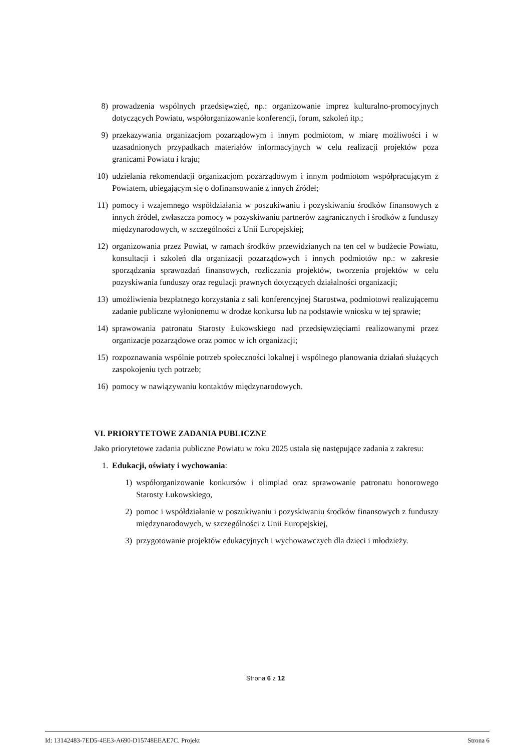8) prowadzenia wspólnych przedsięwzięć, np.: organizowanie imprez kulturalno-promocyjnych dotyczących Powiatu, współorganizowanie konferencji, forum, szkoleń itp.;
9) przekazywania organizacjom pozarządowym i innym podmiotom, w miarę możliwości i w uzasadnionych przypadkach materiałów informacyjnych w celu realizacji projektów poza granicami Powiatu i kraju;
10) udzielania rekomendacji organizacjom pozarządowym i innym podmiotom współpracującym z Powiatem, ubiegającym się o dofinansowanie z innych źródeł;
11) pomocy i wzajemnego współdziałania w poszukiwaniu i pozyskiwaniu środków finansowych z innych źródeł, zwłaszcza pomocy w pozyskiwaniu partnerów zagranicznych i środków z funduszy międzynarodowych, w szczególności z Unii Europejskiej;
12) organizowania przez Powiat, w ramach środków przewidzianych na ten cel w budżecie Powiatu, konsultacji i szkoleń dla organizacji pozarządowych i innych podmiotów np.: w zakresie sporządzania sprawozdań finansowych, rozliczania projektów, tworzenia projektów w celu pozyskiwania funduszy oraz regulacji prawnych dotyczących działalności organizacji;
13) umożliwienia bezpłatnego korzystania z sali konferencyjnej Starostwa, podmiotowi realizującemu zadanie publiczne wyłonionemu w drodze konkursu lub na podstawie wniosku w tej sprawie;
14) sprawowania patronatu Starosty Łukowskiego nad przedsięwzięciami realizowanymi przez organizacje pozarządowe oraz pomoc w ich organizacji;
15) rozpoznawania wspólnie potrzeb społeczności lokalnej i wspólnego planowania działań służących zaspokojeniu tych potrzeb;
16) pomocy w nawiązywaniu kontaktów międzynarodowych.
VI. PRIORYTETOWE ZADANIA PUBLICZNE
Jako priorytetowe zadania publiczne Powiatu w roku 2025 ustala się następujące zadania z zakresu:
1. Edukacji, oświaty i wychowania:
1) współorganizowanie konkursów i olimpiad oraz sprawowanie patronatu honorowego Starosty Łukowskiego,
2) pomoc i współdziałanie w poszukiwaniu i pozyskiwaniu środków finansowych z funduszy międzynarodowych, w szczególności z Unii Europejskiej,
3) przygotowanie projektów edukacyjnych i wychowawczych dla dzieci i młodzieży.
Strona 6 z 12
Id: 13142483-7ED5-4EE3-A690-D15748EEAE7C. Projekt Strona 6